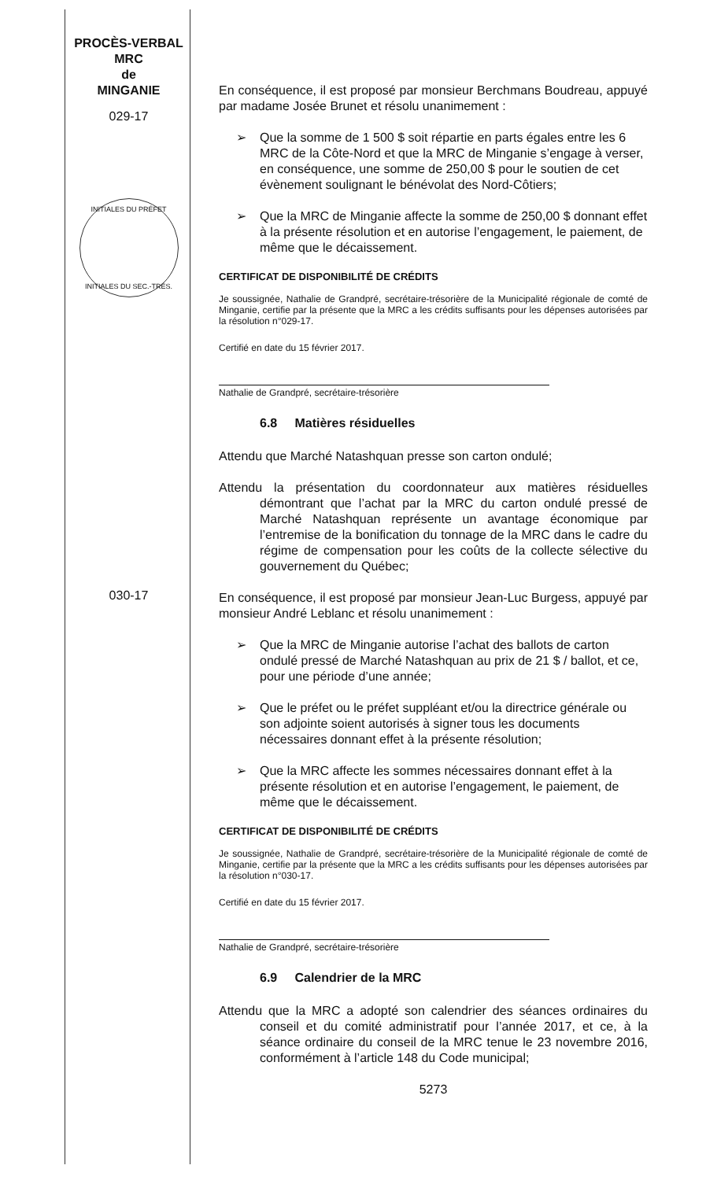PROCÈS-VERBAL
MRC
de
MINGANIE
029-17
INITIALES DU PRÉFET
INITIALES DU SEC.-TRÉS.
030-17
En conséquence, il est proposé par monsieur Berchmans Boudreau, appuyé par madame Josée Brunet et résolu unanimement :
➢ Que la somme de 1 500 $ soit répartie en parts égales entre les 6 MRC de la Côte-Nord et que la MRC de Minganie s’engage à verser, en conséquence, une somme de 250,00 $ pour le soutien de cet évènement soulignant le bénévolat des Nord-Côtiers;
➢ Que la MRC de Minganie affecte la somme de 250,00 $ donnant effet à la présente résolution et en autorise l’engagement, le paiement, de même que le décaissement.
CERTIFICAT DE DISPONIBILITÉ DE CRÉDITS
Je soussignée, Nathalie de Grandpré, secrétaire-trésorière de la Municipalité régionale de comté de Minganie, certifie par la présente que la MRC a les crédits suffisants pour les dépenses autorisées par la résolution n°029-17.
Certifié en date du 15 février 2017.
Nathalie de Grandpré, secrétaire-trésorière
6.8 Matières résiduelles
Attendu que Marché Natashquan presse son carton ondulé;
Attendu la présentation du coordonnateur aux matières résiduelles démontrant que l’achat par la MRC du carton ondulé pressé de Marché Natashquan représente un avantage économique par l’entremise de la bonification du tonnage de la MRC dans le cadre du régime de compensation pour les coûts de la collecte sélective du gouvernement du Québec;
En conséquence, il est proposé par monsieur Jean-Luc Burgess, appuyé par monsieur André Leblanc et résolu unanimement :
➢ Que la MRC de Minganie autorise l’achat des ballots de carton ondulé pressé de Marché Natashquan au prix de 21 $ / ballot, et ce, pour une période d’une année;
➢ Que le préfet ou le préfet suppléant et/ou la directrice générale ou son adjointe soient autorisés à signer tous les documents nécessaires donnant effet à la présente résolution;
➢ Que la MRC affecte les sommes nécessaires donnant effet à la présente résolution et en autorise l’engagement, le paiement, de même que le décaissement.
CERTIFICAT DE DISPONIBILITÉ DE CRÉDITS
Je soussignée, Nathalie de Grandpré, secrétaire-trésorière de la Municipalité régionale de comté de Minganie, certifie par la présente que la MRC a les crédits suffisants pour les dépenses autorisées par la résolution n°030-17.
Certifié en date du 15 février 2017.
Nathalie de Grandpré, secrétaire-trésorière
6.9 Calendrier de la MRC
Attendu que la MRC a adopté son calendrier des séances ordinaires du conseil et du comité administratif pour l’année 2017, et ce, à la séance ordinaire du conseil de la MRC tenue le 23 novembre 2016, conformément à l’article 148 du Code municipal;
5273